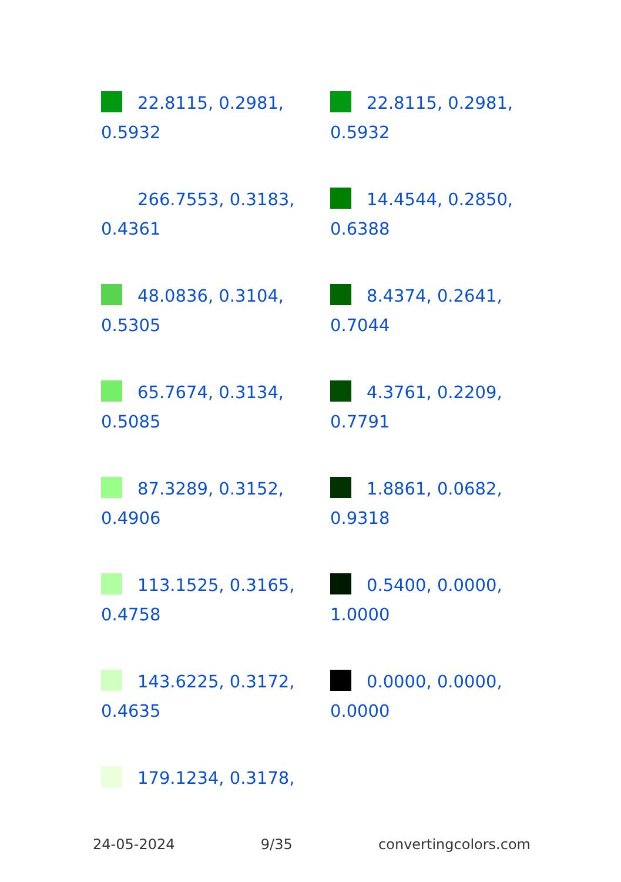22.8115, 0.2981,
0.5932
22.8115, 0.2981,
0.5932
266.7553, 0.3183,
0.4361
14.4544, 0.2850,
0.6388
48.0836, 0.3104,
0.5305
8.4374, 0.2641,
0.7044
65.7674, 0.3134,
0.5085
4.3761, 0.2209,
0.7791
87.3289, 0.3152,
0.4906
1.8861, 0.0682,
0.9318
113.1525, 0.3165,
0.4758
0.5400, 0.0000,
1.0000
143.6225, 0.3172,
0.4635
0.0000, 0.0000,
0.0000
179.1234, 0.3178,
24-05-2024 9/35 convertingcolors.com